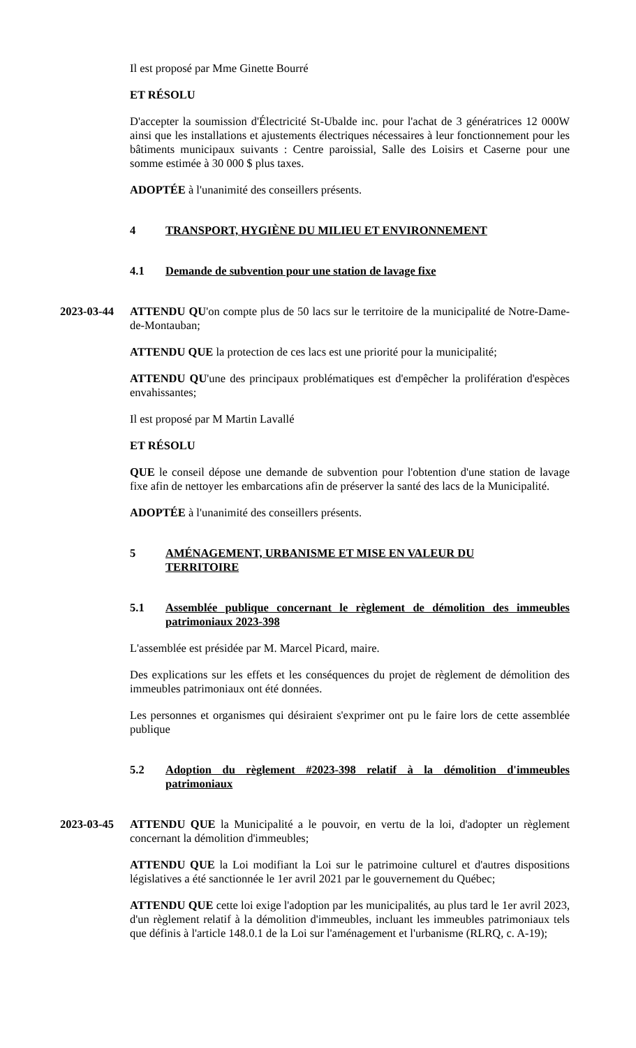Il est proposé par Mme Ginette Bourré
ET RÉSOLU
D'accepter la soumission d'Électricité St-Ubalde inc. pour l'achat de 3 génératrices 12 000W ainsi que les installations et ajustements électriques nécessaires à leur fonctionnement pour les bâtiments municipaux suivants : Centre paroissial, Salle des Loisirs et Caserne pour une somme estimée à 30 000 $ plus taxes.
ADOPTÉE à l'unanimité des conseillers présents.
4 TRANSPORT, HYGIÈNE DU MILIEU ET ENVIRONNEMENT
4.1 Demande de subvention pour une station de lavage fixe
2023-03-44 ATTENDU QU'on compte plus de 50 lacs sur le territoire de la municipalité de Notre-Dame-de-Montauban;
ATTENDU QUE la protection de ces lacs est une priorité pour la municipalité;
ATTENDU QU'une des principaux problématiques est d'empêcher la prolifération d'espèces envahissantes;
Il est proposé par M Martin Lavallé
ET RÉSOLU
QUE le conseil dépose une demande de subvention pour l'obtention d'une station de lavage fixe afin de nettoyer les embarcations afin de préserver la santé des lacs de la Municipalité.
ADOPTÉE à l'unanimité des conseillers présents.
5 AMÉNAGEMENT, URBANISME ET MISE EN VALEUR DU
TERRITOIRE
5.1 Assemblée publique concernant le règlement de démolition des immeubles patrimoniaux 2023-398
L'assemblée est présidée par M. Marcel Picard, maire.
Des explications sur les effets et les conséquences du projet de règlement de démolition des immeubles patrimoniaux ont été données.
Les personnes et organismes qui désiraient s'exprimer ont pu le faire lors de cette assemblée publique
5.2 Adoption du règlement #2023-398 relatif à la démolition d'immeubles patrimoniaux
2023-03-45 ATTENDU QUE la Municipalité a le pouvoir, en vertu de la loi, d'adopter un règlement concernant la démolition d'immeubles;
ATTENDU QUE la Loi modifiant la Loi sur le patrimoine culturel et d'autres dispositions législatives a été sanctionnée le 1er avril 2021 par le gouvernement du Québec;
ATTENDU QUE cette loi exige l'adoption par les municipalités, au plus tard le 1er avril 2023, d'un règlement relatif à la démolition d'immeubles, incluant les immeubles patrimoniaux tels que définis à l'article 148.0.1 de la Loi sur l'aménagement et l'urbanisme (RLRQ, c. A-19);